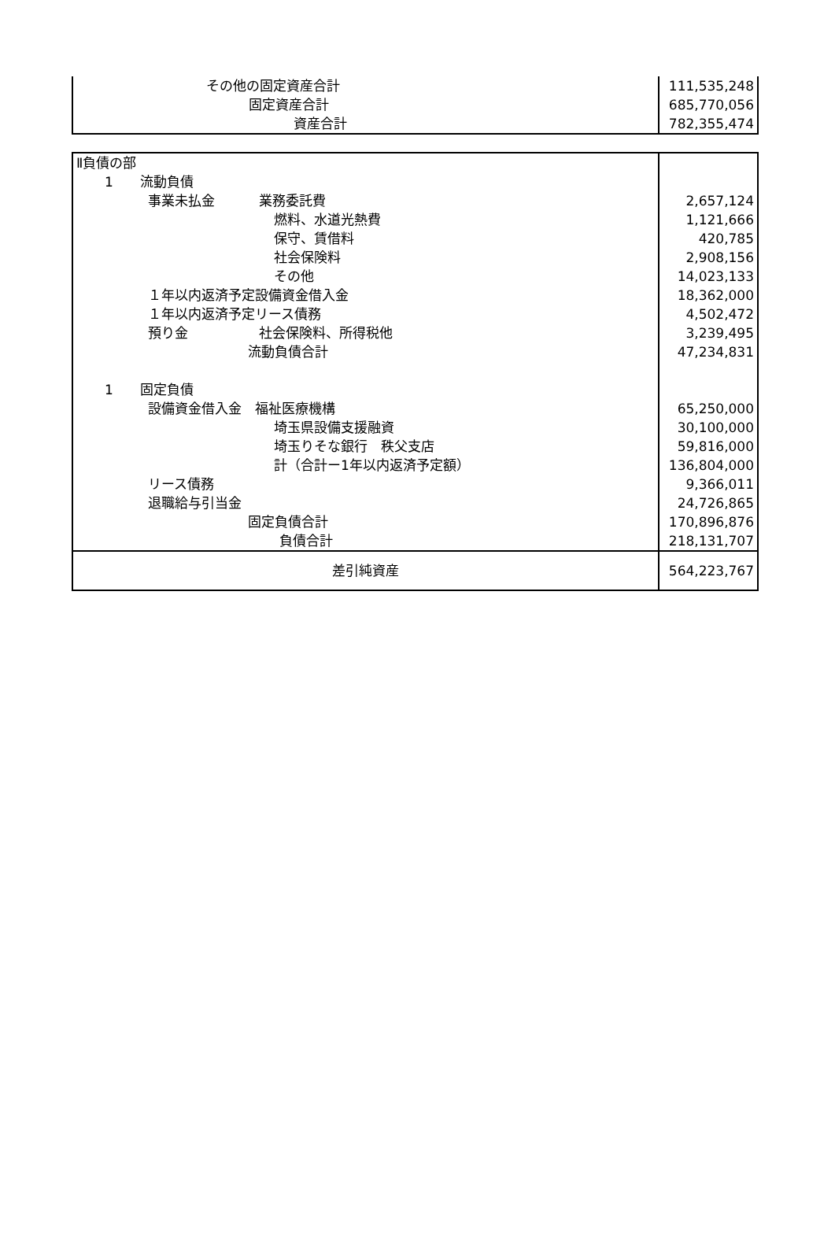| その他の固定資産合計 | 111,535,248 |
| 固定資産合計 | 685,770,056 |
| 資産合計 | 782,355,474 |
| Ⅱ負債の部 | |
| 1 流動負債 | |
| 事業未払金 業務委託費 | 2,657,124 |
| 燃料、水道光熱費 | 1,121,666 |
| 保守、賃借料 | 420,785 |
| 社会保険料 | 2,908,156 |
| その他 | 14,023,133 |
| １年以内返済予定設備資金借入金 | 18,362,000 |
| １年以内返済予定リース債務 | 4,502,472 |
| 預り金 社会保険料、所得税他 | 3,239,495 |
| 流動負債合計 | 47,234,831 |
| 1 固定負債 | |
| 設備資金借入金 福祉医療機構 | 65,250,000 |
| 埼玉県設備支援融資 | 30,100,000 |
| 埼玉りそな銀行 秩父支店 | 59,816,000 |
| 計（合計ー1年以内返済予定額） | 136,804,000 |
| リース債務 | 9,366,011 |
| 退職給与引当金 | 24,726,865 |
| 固定負債合計 | 170,896,876 |
| 負債合計 | 218,131,707 |
| 差引純資産 | 564,223,767 |